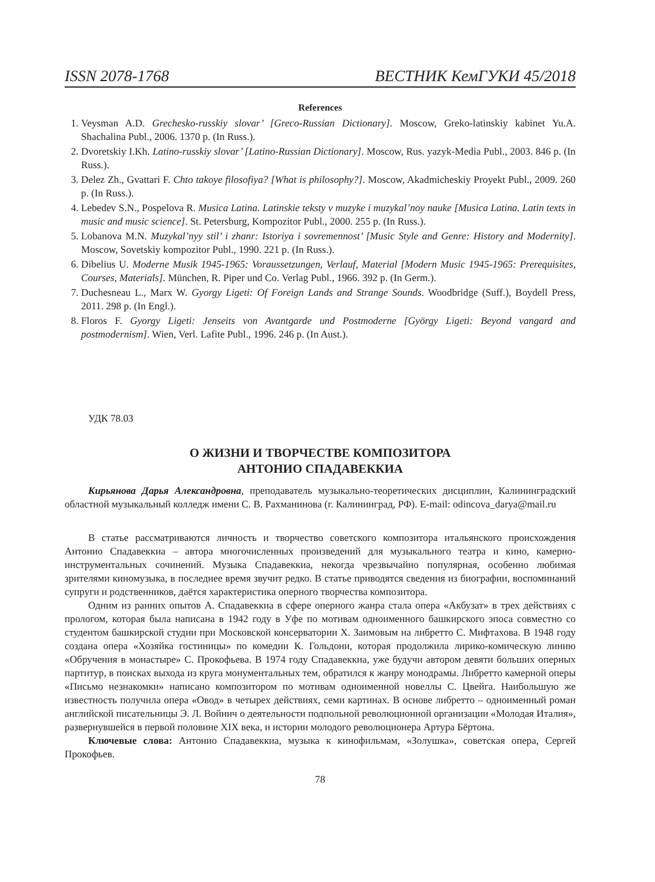ISSN 2078-1768 ВЕСТНИК КемГУКИ 45/2018
References
1. Veysman A.D. Grechesko-russkiy slovar’ [Greco-Russian Dictionary]. Moscow, Greko-latinskiy kabinet Yu.A. Shachalina Publ., 2006. 1370 p. (In Russ.).
2. Dvoretskiy I.Kh. Latino-russkiy slovar’ [Latino-Russian Dictionary]. Moscow, Rus. yazyk-Media Publ., 2003. 846 p. (In Russ.).
3. Delez Zh., Gvattari F. Chto takoye filosofiya? [What is philosophy?]. Moscow, Akadmicheskiy Proyekt Publ., 2009. 260 p. (In Russ.).
4. Lebedev S.N., Pospelova R. Musica Latina. Latinskie teksty v muzyke i muzykal’noy nauke [Musica Latina. Latin texts in music and music science]. St. Petersburg, Kompozitor Publ., 2000. 255 p. (In Russ.).
5. Lobanova M.N. Muzykal’nyy stil’ i zhanr: Istoriya i sovremennost’ [Music Style and Genre: History and Modernity]. Moscow, Sovetskiy kompozitor Publ., 1990. 221 p. (In Russ.).
6. Dibelius U. Moderne Musik 1945-1965: Voraussetzungen, Verlauf, Material [Modern Music 1945-1965: Prerequisites, Courses, Materials]. München, R. Piper und Co. Verlag Publ., 1966. 392 p. (In Germ.).
7. Duchesneau L., Marx W. Gyorgy Ligeti: Of Foreign Lands and Strange Sounds. Woodbridge (Suff.), Boydell Press, 2011. 298 p. (In Engl.).
8. Floros F. Gyorgy Ligeti: Jenseits von Avantgarde und Postmoderne [György Ligeti: Beyond vangard and postmodernism]. Wien, Verl. Lafite Publ., 1996. 246 p. (In Aust.).
УДК 78.03
О ЖИЗНИ И ТВОРЧЕСТВЕ КОМПОЗИТОРА
АНТОНИО СПАДАВЕККИА
Кирьянова Дарья Александровна, преподаватель музыкально-теоретических дисциплин, Калининградский областной музыкальный колледж имени С. В. Рахманинова (г. Калининград, РФ). E-mail: odincova_darya@mail.ru
В статье рассматриваются личность и творчество советского композитора итальянского происхождения Антонио Спадавеккиа – автора многочисленных произведений для музыкального театра и кино, камерно-инструментальных сочинений. Музыка Спадавеккиа, некогда чрезвычайно популярная, особенно любимая зрителями киномузыка, в последнее время звучит редко. В статье приводятся сведения из биографии, воспоминаний супруги и родственников, даётся характеристика оперного творчества композитора.
Одним из ранних опытов А. Спадавеккиа в сфере оперного жанра стала опера «Акбузат» в трех действиях с прологом, которая была написана в 1942 году в Уфе по мотивам одноименного башкирского эпоса совместно со студентом башкирской студии при Московской консерватории Х. Заимовым на либретто С. Мифтахова. В 1948 году создана опера «Хозяйка гостиницы» по комедии К. Гольдони, которая продолжила лирико-комическую линию «Обручения в монастыре» С. Прокофьева. В 1974 году Спадавеккиа, уже будучи автором девяти больших оперных партитур, в поисках выхода из круга монументальных тем, обратился к жанру монодрамы. Либретто камерной оперы «Письмо незнакомки» написано композитором по мотивам одноименной новеллы С. Цвейга. Наибольшую же известность получила опера «Овод» в четырех действиях, семи картинах. В основе либретто – одноименный роман английской писательницы Э. Л. Войнич о деятельности подпольной революционной организации «Молодая Италия», развернувшейся в первой половине XIX века, и истории молодого революционера Артура Бёртона.
Ключевые слова: Антонио Спадавеккиа, музыка к кинофильмам, «Золушка», советская опера, Сергей Прокофьев.
78